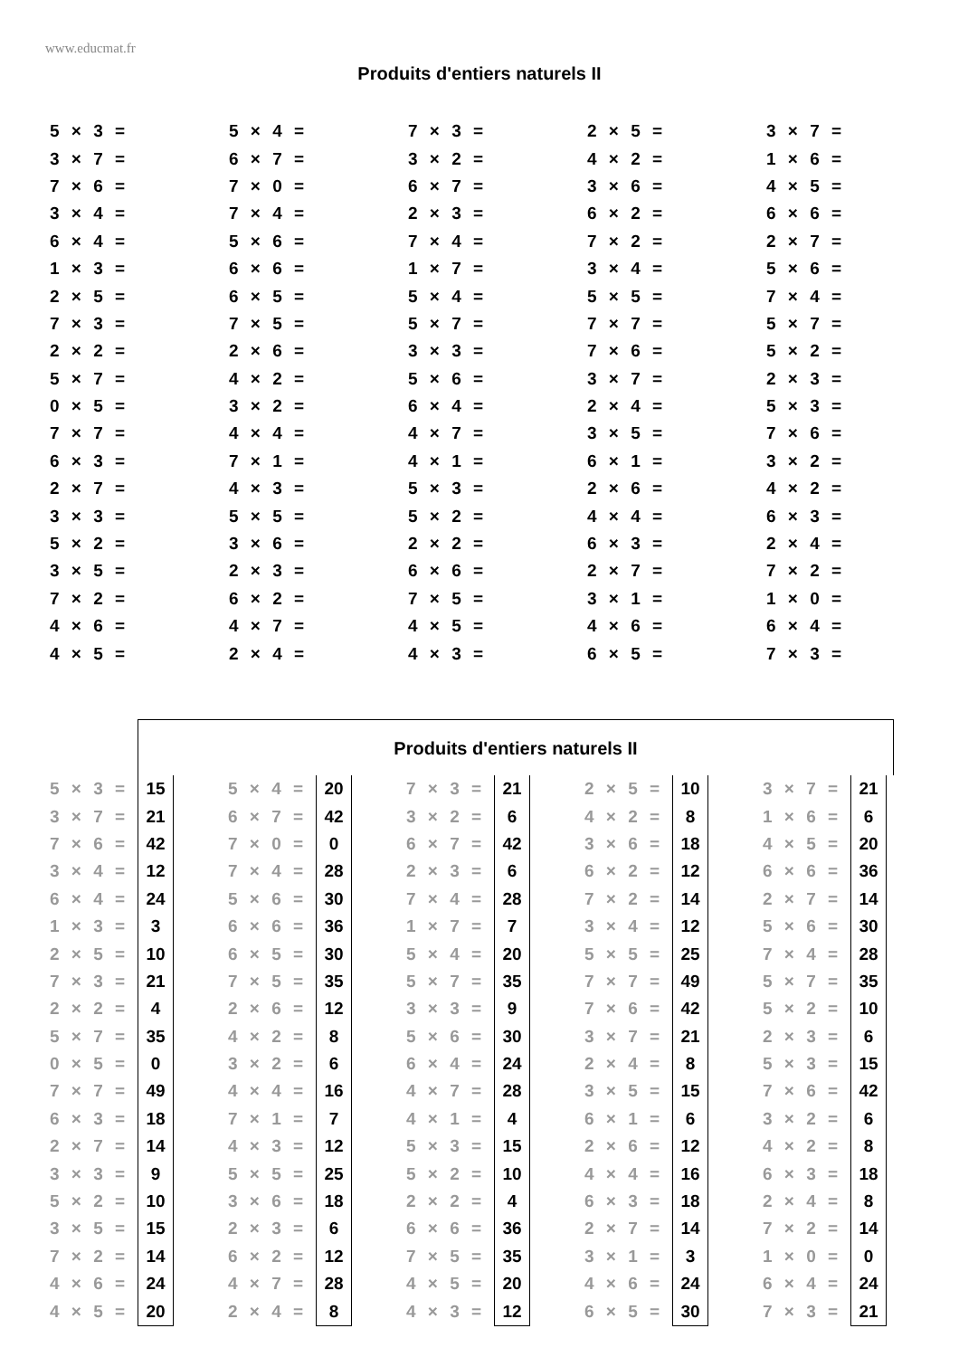www.educmat.fr
Produits d'entiers naturels II
| 5 × 3 = | 5 × 4 = | 7 × 3 = | 2 × 5 = | 3 × 7 = |
| 3 × 7 = | 6 × 7 = | 3 × 2 = | 4 × 2 = | 1 × 6 = |
| 7 × 6 = | 7 × 0 = | 6 × 7 = | 3 × 6 = | 4 × 5 = |
| 3 × 4 = | 7 × 4 = | 2 × 3 = | 6 × 2 = | 6 × 6 = |
| 6 × 4 = | 5 × 6 = | 7 × 4 = | 7 × 2 = | 2 × 7 = |
| 1 × 3 = | 6 × 6 = | 1 × 7 = | 3 × 4 = | 5 × 6 = |
| 2 × 5 = | 6 × 5 = | 5 × 4 = | 5 × 5 = | 7 × 4 = |
| 7 × 3 = | 7 × 5 = | 5 × 7 = | 7 × 7 = | 5 × 7 = |
| 2 × 2 = | 2 × 6 = | 3 × 3 = | 7 × 6 = | 5 × 2 = |
| 5 × 7 = | 4 × 2 = | 5 × 6 = | 3 × 7 = | 2 × 3 = |
| 0 × 5 = | 3 × 2 = | 6 × 4 = | 2 × 4 = | 5 × 3 = |
| 7 × 7 = | 4 × 4 = | 4 × 7 = | 3 × 5 = | 7 × 6 = |
| 6 × 3 = | 7 × 1 = | 4 × 1 = | 6 × 1 = | 3 × 2 = |
| 2 × 7 = | 4 × 3 = | 5 × 3 = | 2 × 6 = | 4 × 2 = |
| 3 × 3 = | 5 × 5 = | 5 × 2 = | 4 × 4 = | 6 × 3 = |
| 5 × 2 = | 3 × 6 = | 2 × 2 = | 6 × 3 = | 2 × 4 = |
| 3 × 5 = | 2 × 3 = | 6 × 6 = | 2 × 7 = | 7 × 2 = |
| 7 × 2 = | 6 × 2 = | 7 × 5 = | 3 × 1 = | 1 × 0 = |
| 4 × 6 = | 4 × 7 = | 4 × 5 = | 4 × 6 = | 6 × 4 = |
| 4 × 5 = | 2 × 4 = | 4 × 3 = | 6 × 5 = | 7 × 3 = |
Produits d'entiers naturels II
| 5 × 3 = | 15 | | 5 × 4 = | 20 | | 7 × 3 = | 21 | | 2 × 5 = | 10 | | 3 × 7 = | 21 |
| 3 × 7 = | 21 | | 6 × 7 = | 42 | | 3 × 2 = | 6 | | 4 × 2 = | 8 | | 1 × 6 = | 6 |
| 7 × 6 = | 42 | | 7 × 0 = | 0 | | 6 × 7 = | 42 | | 3 × 6 = | 18 | | 4 × 5 = | 20 |
| 3 × 4 = | 12 | | 7 × 4 = | 28 | | 2 × 3 = | 6 | | 6 × 2 = | 12 | | 6 × 6 = | 36 |
| 6 × 4 = | 24 | | 5 × 6 = | 30 | | 7 × 4 = | 28 | | 7 × 2 = | 14 | | 2 × 7 = | 14 |
| 1 × 3 = | 3 | | 6 × 6 = | 36 | | 1 × 7 = | 7 | | 3 × 4 = | 12 | | 5 × 6 = | 30 |
| 2 × 5 = | 10 | | 6 × 5 = | 30 | | 5 × 4 = | 20 | | 5 × 5 = | 25 | | 7 × 4 = | 28 |
| 7 × 3 = | 21 | | 7 × 5 = | 35 | | 5 × 7 = | 35 | | 7 × 7 = | 49 | | 5 × 7 = | 35 |
| 2 × 2 = | 4 | | 2 × 6 = | 12 | | 3 × 3 = | 9 | | 7 × 6 = | 42 | | 5 × 2 = | 10 |
| 5 × 7 = | 35 | | 4 × 2 = | 8 | | 5 × 6 = | 30 | | 3 × 7 = | 21 | | 2 × 3 = | 6 |
| 0 × 5 = | 0 | | 3 × 2 = | 6 | | 6 × 4 = | 24 | | 2 × 4 = | 8 | | 5 × 3 = | 15 |
| 7 × 7 = | 49 | | 4 × 4 = | 16 | | 4 × 7 = | 28 | | 3 × 5 = | 15 | | 7 × 6 = | 42 |
| 6 × 3 = | 18 | | 7 × 1 = | 7 | | 4 × 1 = | 4 | | 6 × 1 = | 6 | | 3 × 2 = | 6 |
| 2 × 7 = | 14 | | 4 × 3 = | 12 | | 5 × 3 = | 15 | | 2 × 6 = | 12 | | 4 × 2 = | 8 |
| 3 × 3 = | 9 | | 5 × 5 = | 25 | | 5 × 2 = | 10 | | 4 × 4 = | 16 | | 6 × 3 = | 18 |
| 5 × 2 = | 10 | | 3 × 6 = | 18 | | 2 × 2 = | 4 | | 6 × 3 = | 18 | | 2 × 4 = | 8 |
| 3 × 5 = | 15 | | 2 × 3 = | 6 | | 6 × 6 = | 36 | | 2 × 7 = | 14 | | 7 × 2 = | 14 |
| 7 × 2 = | 14 | | 6 × 2 = | 12 | | 7 × 5 = | 35 | | 3 × 1 = | 3 | | 1 × 0 = | 0 |
| 4 × 6 = | 24 | | 4 × 7 = | 28 | | 4 × 5 = | 20 | | 4 × 6 = | 24 | | 6 × 4 = | 24 |
| 4 × 5 = | 20 | | 2 × 4 = | 8 | | 4 × 3 = | 12 | | 6 × 5 = | 30 | | 7 × 3 = | 21 |